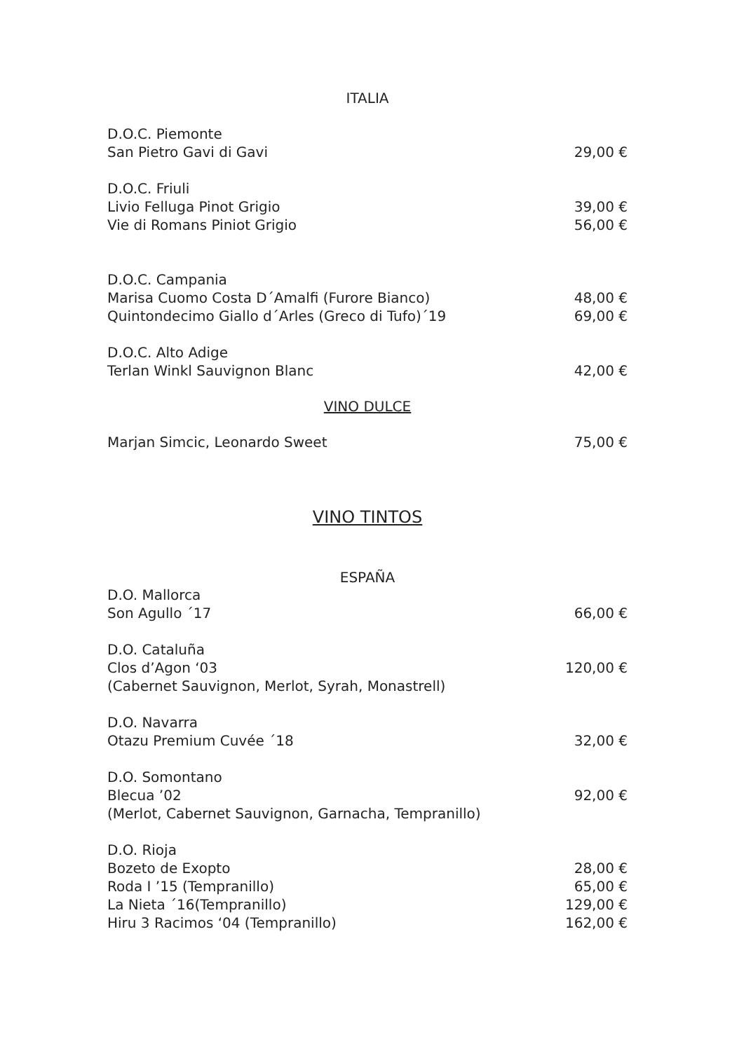ITALIA
D.O.C. Piemonte
San Pietro Gavi di Gavi 29,00 €
D.O.C. Friuli
Livio Felluga Pinot Grigio 39,00 €
Vie di Romans Piniot Grigio 56,00 €
D.O.C. Campania
Marisa Cuomo Costa D´Amalfi (Furore Bianco) 48,00 €
Quintondecimo Giallo d´Arles (Greco di Tufo)´19 69,00 €
D.O.C. Alto Adige
Terlan Winkl Sauvignon Blanc 42,00 €
VINO DULCE
Marjan Simcic, Leonardo Sweet 75,00 €
VINO TINTOS
ESPAÑA
D.O. Mallorca
Son Agullo ´17 66,00 €
D.O. Cataluña
Clos d’Agon ‘03 120,00 €
(Cabernet Sauvignon, Merlot, Syrah, Monastrell)
D.O. Navarra
Otazu Premium Cuvée ´18 32,00 €
D.O. Somontano
Blecua ’02 92,00 €
(Merlot, Cabernet Sauvignon, Garnacha, Tempranillo)
D.O. Rioja
Bozeto de Exopto 28,00 €
Roda I ’15 (Tempranillo) 65,00 €
La Nieta ´16(Tempranillo) 129,00 €
Hiru 3 Racimos ‘04 (Tempranillo) 162,00 €